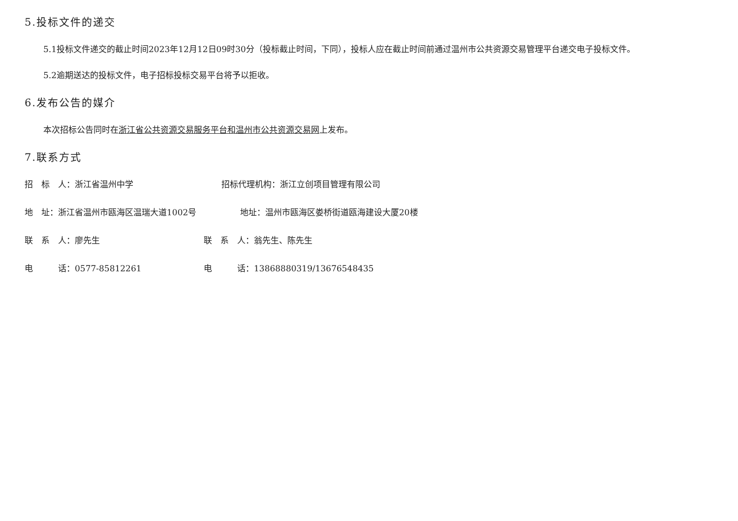5.投标文件的递交
5.1投标文件递交的截止时间2023年12月12日09时30分（投标截止时间，下同），投标人应在截止时间前通过温州市公共资源交易管理平台递交电子投标文件。
5.2逾期送达的投标文件，电子招标投标交易平台将予以拒收。
6.发布公告的媒介
本次招标公告同时在浙江省公共资源交易服务平台和温州市公共资源交易网上发布。
7.联系方式
招　标　人：浙江省温州中学 招标代理机构：浙江立创项目管理有限公司
地　址：浙江省温州市瓯海区温瑞大道1002号
地址：温州市瓯海区娄桥街道瓯海建设大厦20楼
联　系　人：廖先生 联　系　人：翁先生、陈先生
电　　　话：0577-85812261 电　　　话：13868880319/13676548435